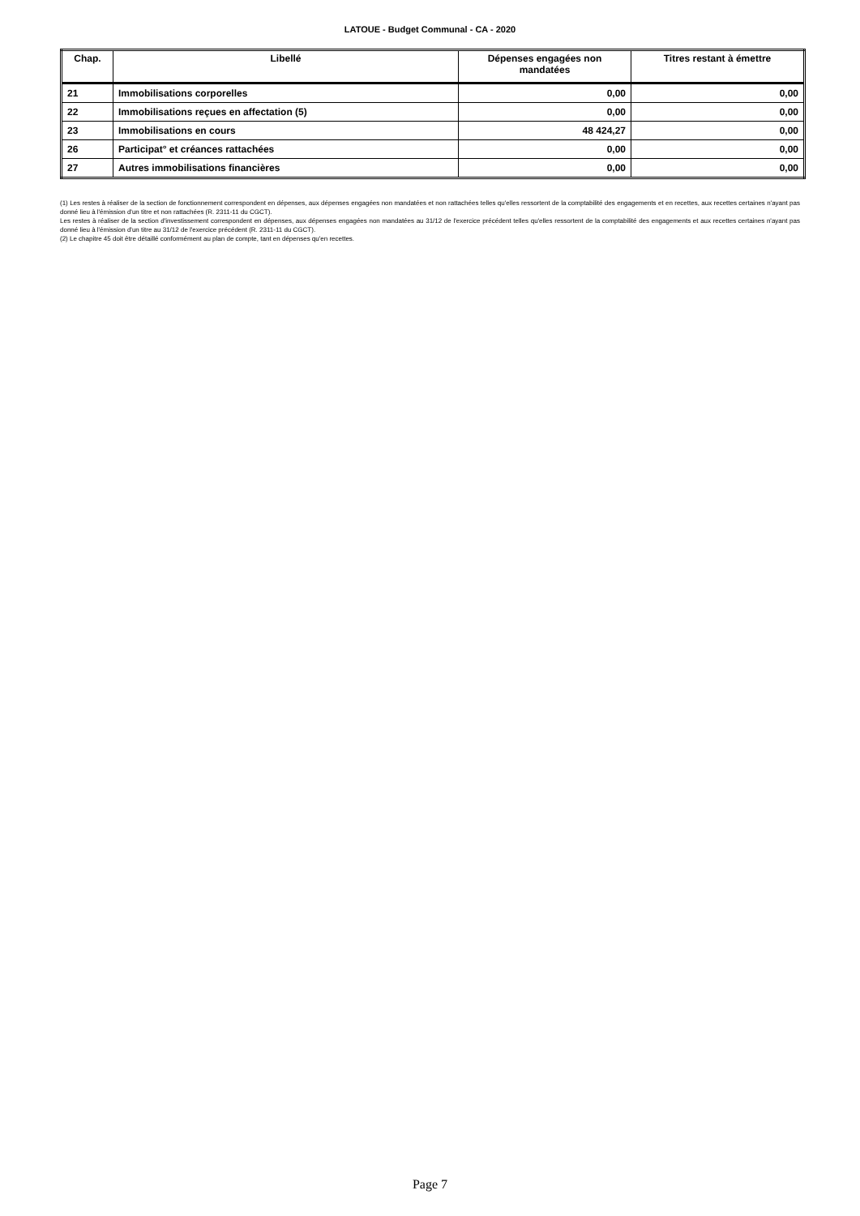LATOUE - Budget Communal - CA - 2020
| Chap. | Libellé | Dépenses engagées non mandatées | Titres restant à émettre |
| --- | --- | --- | --- |
| 21 | Immobilisations corporelles | 0,00 | 0,00 |
| 22 | Immobilisations reçues en affectation (5) | 0,00 | 0,00 |
| 23 | Immobilisations en cours | 48 424,27 | 0,00 |
| 26 | Participat° et créances rattachées | 0,00 | 0,00 |
| 27 | Autres immobilisations financières | 0,00 | 0,00 |
(1) Les restes à réaliser de la section de fonctionnement correspondent en dépenses, aux dépenses engagées non mandatées et non rattachées telles qu'elles ressortent de la comptabilité des engagements et en recettes, aux recettes certaines n'ayant pas donné lieu à l'émission d'un titre et non rattachées (R. 2311-11 du CGCT).
Les restes à réaliser de la section d'investissement correspondent en dépenses, aux dépenses engagées non mandatées au 31/12 de l'exercice précédent telles qu'elles ressortent de la comptabilité des engagements et aux recettes certaines n'ayant pas donné lieu à l'émission d'un titre au 31/12 de l'exercice précédent (R. 2311-11 du CGCT).
(2) Le chapitre 45 doit être détaillé conformément au plan de compte, tant en dépenses qu'en recettes.
Page 7